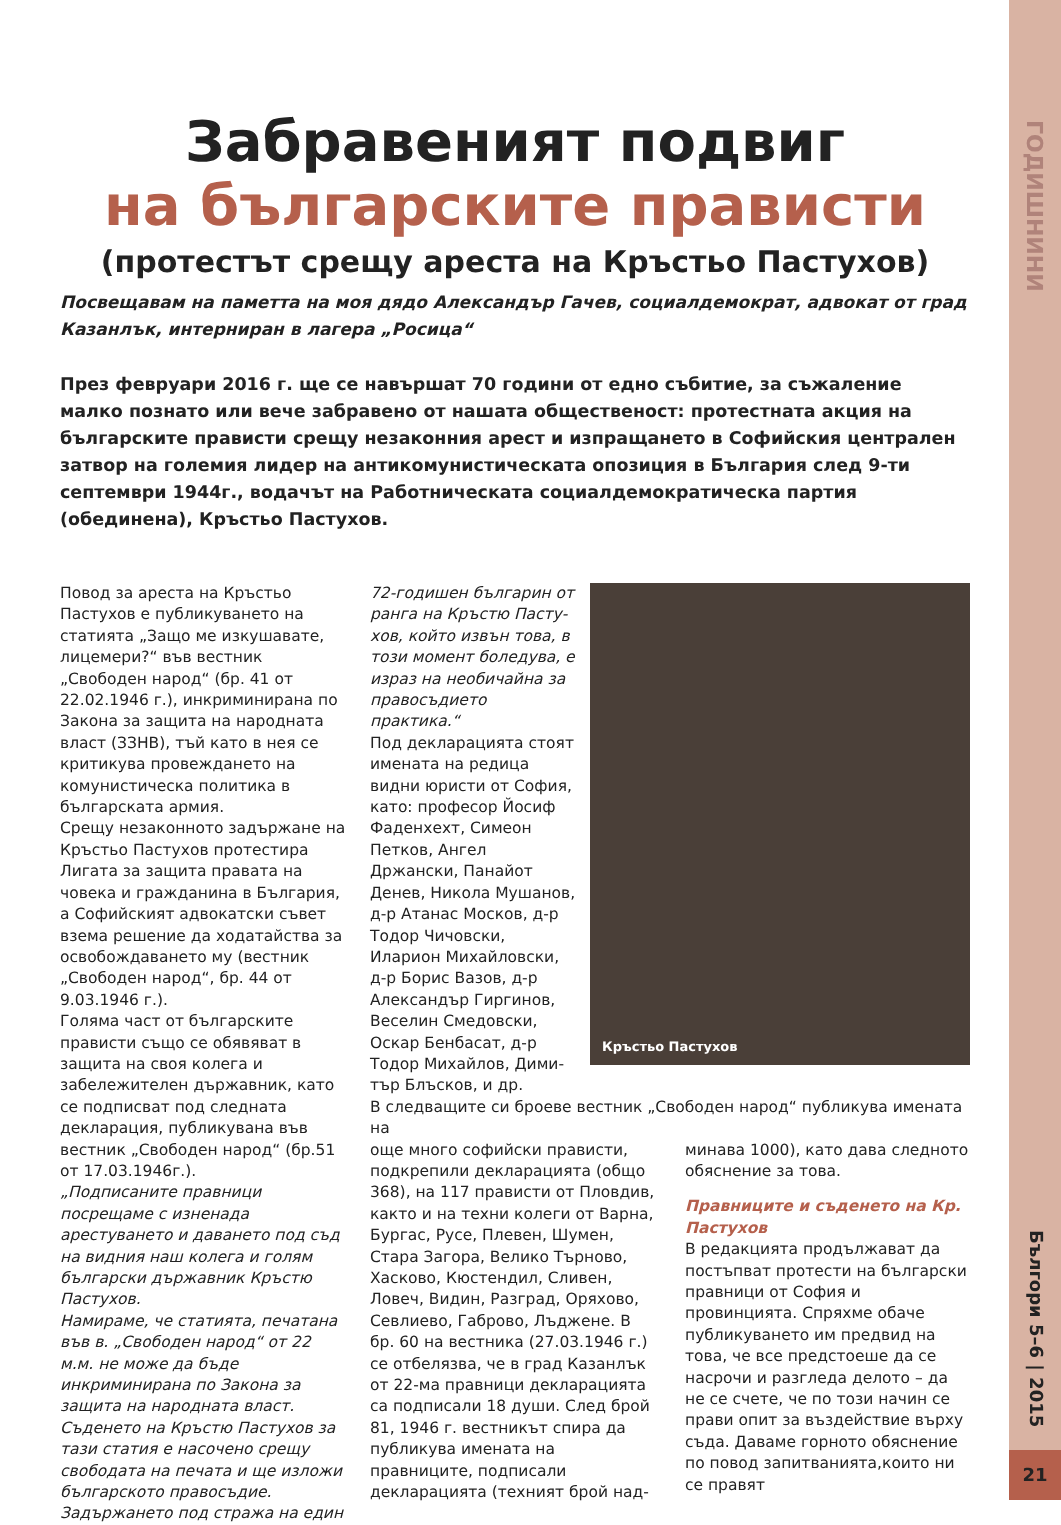ГОДИШНИНИ
Забравеният подвиг
на българските прависти
(протестът срещу ареста на Кръстьо Пастухов)
Посвещавам на паметта на моя дядо Александър Гачев, социалдемократ, адвокат от град Казанлък, интерниран в лагера „Росица“
През февруари 2016 г. ще се навършат 70 години от едно събитие, за съжаление малко позна­то или вече забравено от нашата общественост: протестната акция на българските прависти срещу незаконния арест и изпращането в Софийския централен затвор на големия лидер на антикомунистическата опозиция в България след 9-ти септември 1944г., водачът на Работниче­ската социалдемократическа партия (обединена), Кръстьо Пастухов.
Повод за ареста на Кръстьо Пасту­хов е публикуването на статията „Защо ме изкушавате, лицемери?“ във вестник „Свободен народ“ (бр. 41 от 22.02.1946 г.), инкриминирана по Закона за защита на народната власт (ЗЗНВ), тъй като в нея се критикува провеждането на комунистическа политика в българската армия.
Срещу незаконното задържане на Кръстьо Пастухов протестира Лигата за защита правата на човека и граж­данина в България, а Софийският адвокатски съвет взема решение да ходатайства за освобождаването му (вестник „Свободен народ“, бр. 44 от 9.03.1946 г.).
Голяма част от българските прависти също се обявяват в защита на своя колега и забележителен държав­ник, като се подписват под след­ната декларация, публикувана във вестник „Свободен народ“ (бр.51 от 17.03.1946г.).
„Подписаните правници посрещаме с изненада арестуването и дава­нето под съд на видния наш колега и голям български държавник Кръс­тю Пастухов.
Намираме, че статията, печатана във в. „Свободен народ“ от 22 м.м. не може да бъде инкриминирана по Закона за защита на народната власт.
Съденето на Кръстю Пастухов за тази статия е насочено срещу свободата на печата и ще изложи българското правосъдие.
Задържането под стража на един
Кръстьо Пастухов
72-годишен българин от ранга на Кръстю Пасту­хов, който извън това, в този момент боледува, е израз на необичайна за правосъдието практика.“
Под декларацията стоят имената на редица видни юристи от София, като: професор Йосиф Фаден­хехт, Симеон Петков, Ан­гел Држански, Панайот Денев, Никола Мушанов, д-р Атанас Москов, д-р Тодор Чичовски, Иларион Михайловски, д-р Борис Вазов, д-р Александър Гиргинов, Веселин Смедо­вски, Оскар Бенбасат, д-р Тодор Михайлов, Дими­тър Блъсков, и др.
В следващите си броеве вестник „Свободен народ“ публикува имената на
още много софийски прависти, под­крепили декларацията (общо 368), на 117 прависти от Пловдив, както и на техни колеги от Варна, Бургас, Русе, Плевен, Шумен, Стара Загора, Велико Търново, Хасково, Кюстен­дил, Сливен, Ловеч, Видин, Разград, Оряхово, Севлиево, Габрово, Лъдже­не. В бр. 60 на вестника (27.03.1946 г.) се отбелязва, че в град Казанлък от 22-ма правници декларацията са подписали 18 души. След брой 81, 1946 г. вестникът спира да публикува имената на правниците, подписали декларацията (техният брой над-
минава 1000), като дава следното обяснение за това.
Правниците и съденето на Кр. Пастухов
В редакцията продължават да постъпват протести на български правници от София и провинцията. Спряхме обаче публикуването им предвид на това, че все предстоеше да се насрочи и разгледа делото – да не се счете, че по този начин се пра­ви опит за въздействие върху съда. Даваме горното обяснение по повод запитванията,които ни се правят
Бългори 5–6 | 2015
21